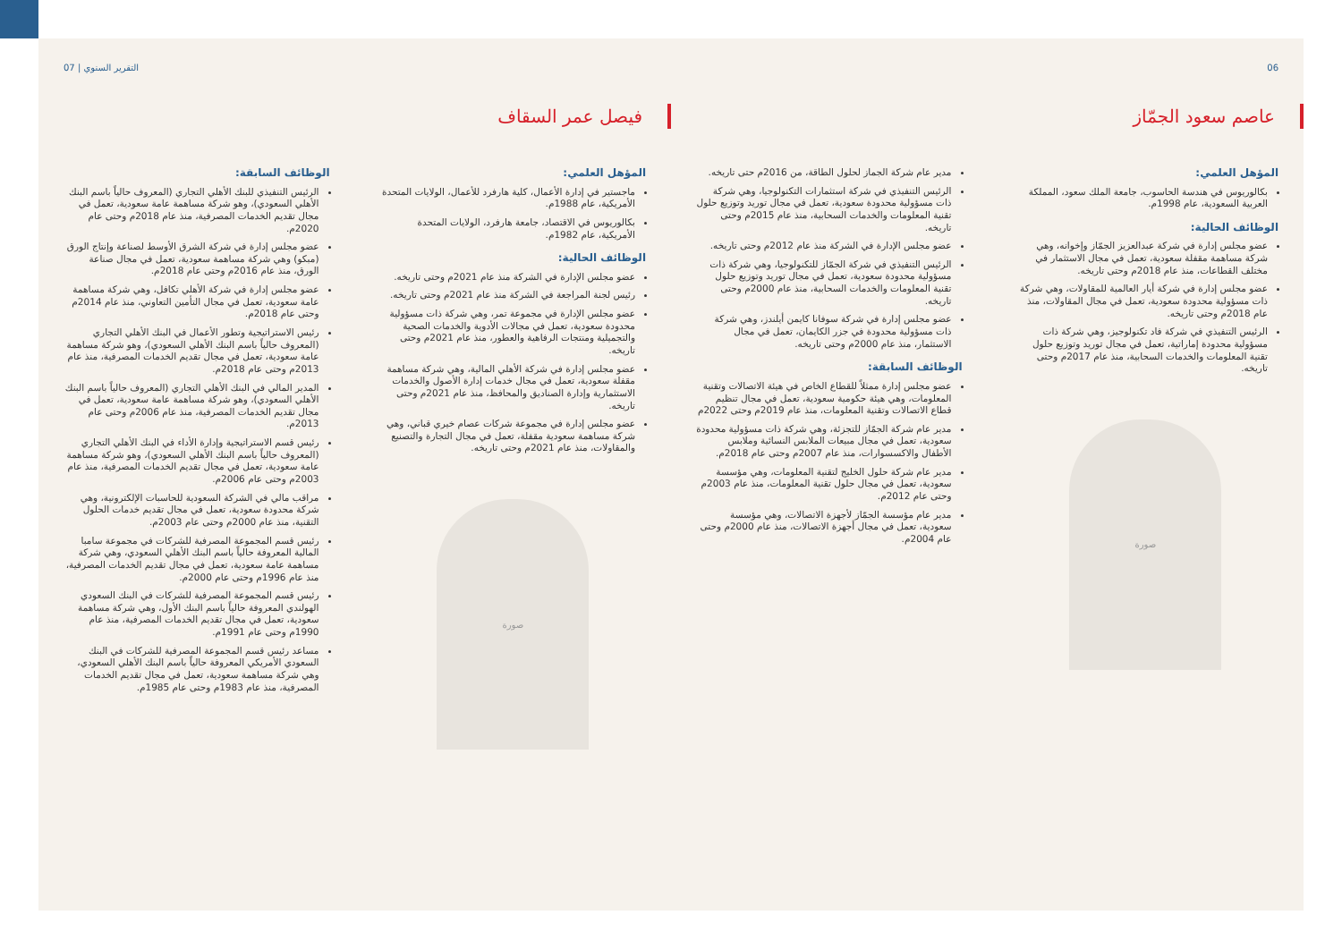06 التقرير السنوي | 07
عاصم سعود الجمّاز فيصل عمر السقاف
المؤهل العلمي:
بكالوريوس في هندسة الحاسوب، جامعة الملك سعود، المملكة العربية السعودية، عام 1998م.
الوظائف الحالية:
عضو مجلس إدارة في شركة عبدالعزيز الجمّاز وإخوانه، وهي شركة مساهمة مقفلة سعودية، تعمل في مجال الاستثمار في مختلف القطاعات، منذ عام 2018م وحتى تاريخه.
عضو مجلس إدارة في شركة أيار العالمية للمقاولات، وهي شركة ذات مسؤولية محدودة سعودية، تعمل في مجال المقاولات، منذ عام 2018م وحتى تاريخه.
الرئيس التنفيذي في شركة فاد تكنولوجيز، وهي شركة ذات مسؤولية محدودة إماراتية، تعمل في مجال توريد وتوزيع حلول تقنية المعلومات والخدمات السحابية، منذ عام 2017م وحتى تاريخه.
صورة
مدير عام شركة الجماز لحلول الطاقة، من 2016م حتى تاريخه.
الرئيس التنفيذي في شركة استثمارات التكنولوجيا، وهي شركة ذات مسؤولية محدودة سعودية، تعمل في مجال توريد وتوزيع حلول تقنية المعلومات والخدمات السحابية، منذ عام 2015م وحتى تاريخه.
عضو مجلس الإدارة في الشركة منذ عام 2012م وحتى تاريخه.
الرئيس التنفيذي في شركة الجمّاز للتكنولوجيا، وهي شركة ذات مسؤولية محدودة سعودية، تعمل في مجال توريد وتوزيع حلول تقنية المعلومات والخدمات السحابية، منذ عام 2000م وحتى تاريخه.
عضو مجلس إدارة في شركة سوفانا كايمن أيلندز، وهي شركة ذات مسؤولية محدودة في جزر الكايمان، تعمل في مجال الاستثمار، منذ عام 2000م وحتى تاريخه.
الوظائف السابقة:
عضو مجلس إدارة ممثلاً للقطاع الخاص في هيئة الاتصالات وتقنية المعلومات، وهي هيئة حكومية سعودية، تعمل في مجال تنظيم قطاع الاتصالات وتقنية المعلومات، منذ عام 2019م وحتى 2022م
مدير عام شركة الجمّاز للتجزئة، وهي شركة ذات مسؤولية محدودة سعودية، تعمل في مجال مبيعات الملابس النسائية وملابس الأطفال والاكسسوارات، منذ عام 2007م وحتى عام 2018م.
مدير عام شركة حلول الخليج لتقنية المعلومات، وهي مؤسسة سعودية، تعمل في مجال حلول تقنية المعلومات، منذ عام 2003م وحتى عام 2012م.
مدير عام مؤسسة الجمّاز لأجهزة الاتصالات، وهي مؤسسة سعودية، تعمل في مجال أجهزة الاتصالات، منذ عام 2000م وحتى عام 2004م.
المؤهل العلمي:
ماجستير في إدارة الأعمال، كلية هارفرد للأعمال، الولايات المتحدة الأمريكية، عام 1988م.
بكالوريوس في الاقتصاد، جامعة هارفرد، الولايات المتحدة الأمريكية، عام 1982م.
الوظائف الحالية:
عضو مجلس الإدارة في الشركة منذ عام 2021م وحتى تاريخه.
رئيس لجنة المراجعة في الشركة منذ عام 2021م وحتى تاريخه.
عضو مجلس الإدارة في مجموعة تمر، وهي شركة ذات مسؤولية محدودة سعودية، تعمل في مجالات الأدوية والخدمات الصحية والتجميلية ومنتجات الرفاهية والعطور، منذ عام 2021م وحتى تاريخه.
عضو مجلس إدارة في شركة الأهلي المالية، وهي شركة مساهمة مقفلة سعودية، تعمل في مجال خدمات إدارة الأصول والخدمات الاستثمارية وإدارة الصناديق والمحافظ، منذ عام 2021م وحتى تاريخه.
عضو مجلس إدارة في مجموعة شركات عصام خيري قباني، وهي شركة مساهمة سعودية مقفلة، تعمل في مجال التجارة والتصنيع والمقاولات، منذ عام 2021م وحتى تاريخه.
صورة
الوظائف السابقة:
الرئيس التنفيذي للبنك الأهلي التجاري (المعروف حالياً باسم البنك الأهلي السعودي)، وهو شركة مساهمة عامة سعودية، تعمل في مجال تقديم الخدمات المصرفية، منذ عام 2018م وحتى عام 2020م.
عضو مجلس إدارة في شركة الشرق الأوسط لصناعة وإنتاج الورق (مبكو) وهي شركة مساهمة سعودية، تعمل في مجال صناعة الورق، منذ عام 2016م وحتى عام 2018م.
عضو مجلس إدارة في شركة الأهلي تكافل، وهي شركة مساهمة عامة سعودية، تعمل في مجال التأمين التعاوني، منذ عام 2014م وحتى عام 2018م.
رئيس الاستراتيجية وتطور الأعمال في البنك الأهلي التجاري (المعروف حالياً باسم البنك الأهلي السعودي)، وهو شركة مساهمة عامة سعودية، تعمل في مجال تقديم الخدمات المصرفية، منذ عام 2013م وحتى عام 2018م.
المدير المالي في البنك الأهلي التجاري (المعروف حالياً باسم البنك الأهلي السعودي)، وهو شركة مساهمة عامة سعودية، تعمل في مجال تقديم الخدمات المصرفية، منذ عام 2006م وحتى عام 2013م.
رئيس قسم الاستراتيجية وإدارة الأداء في البنك الأهلي التجاري (المعروف حالياً باسم البنك الأهلي السعودي)، وهو شركة مساهمة عامة سعودية، تعمل في مجال تقديم الخدمات المصرفية، منذ عام 2003م وحتى عام 2006م.
مراقب مالي في الشركة السعودية للحاسبات الإلكترونية، وهي شركة محدودة سعودية، تعمل في مجال تقديم خدمات الحلول التقنية، منذ عام 2000م وحتى عام 2003م.
رئيس قسم المجموعة المصرفية للشركات في مجموعة سامبا المالية المعروفة حالياً باسم البنك الأهلي السعودي، وهي شركة مساهمة عامة سعودية، تعمل في مجال تقديم الخدمات المصرفية، منذ عام 1996م وحتى عام 2000م.
رئيس قسم المجموعة المصرفية للشركات في البنك السعودي الهولندي المعروفة حالياً باسم البنك الأول، وهي شركة مساهمة سعودية، تعمل في مجال تقديم الخدمات المصرفية، منذ عام 1990م وحتى عام 1991م.
مساعد رئيس قسم المجموعة المصرفية للشركات في البنك السعودي الأمريكي المعروفة حالياً باسم البنك الأهلي السعودي، وهي شركة مساهمة سعودية، تعمل في مجال تقديم الخدمات المصرفية، منذ عام 1983م وحتى عام 1985م.